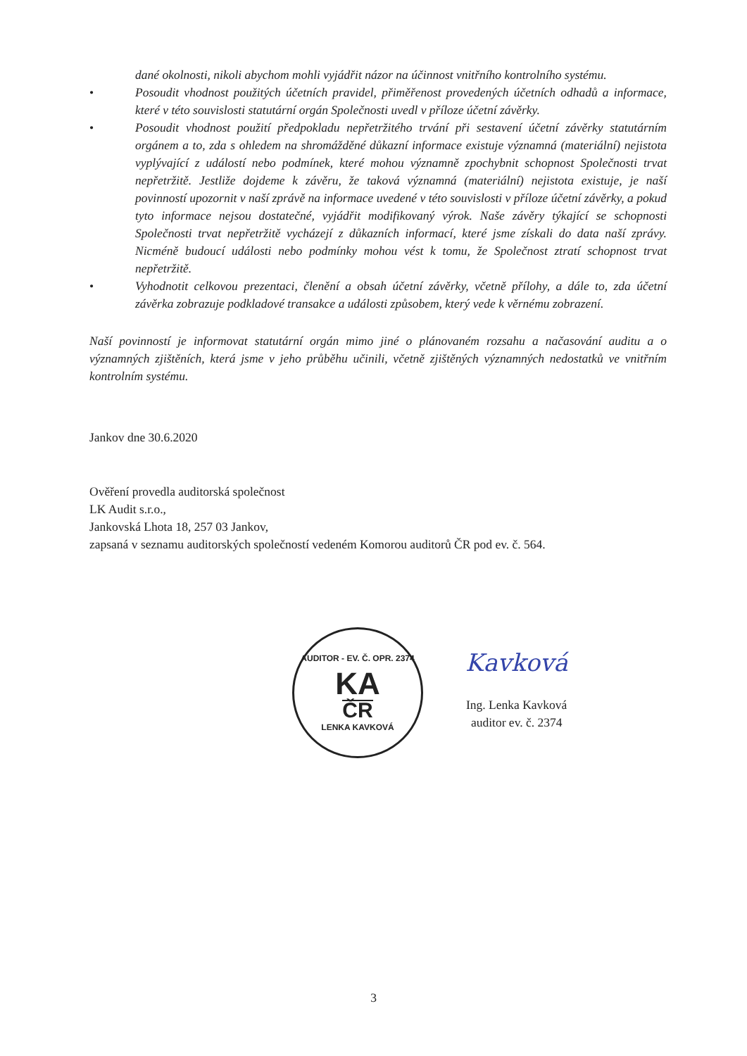dané okolnosti, nikoli abychom mohli vyjádřit názor na účinnost vnitřního kontrolního systému.
• Posoudit vhodnost použitých účetních pravidel, přiměřenost provedených účetních odhadů a informace, které v této souvislosti statutární orgán Společnosti uvedl v příloze účetní závěrky.
• Posoudit vhodnost použití předpokladu nepřetržitého trvání při sestavení účetní závěrky statutárním orgánem a to, zda s ohledem na shromážděné důkazní informace existuje významná (materiální) nejistota vyplývající z událostí nebo podmínek, které mohou významně zpochybnit schopnost Společnosti trvat nepřetržitě. Jestliže dojdeme k závěru, že taková významná (materiální) nejistota existuje, je naší povinností upozornit v naší zprávě na informace uvedené v této souvislosti v příloze účetní závěrky, a pokud tyto informace nejsou dostatečné, vyjádřit modifikovaný výrok. Naše závěry týkající se schopnosti Společnosti trvat nepřetržitě vycházejí z důkazních informací, které jsme získali do data naší zprávy. Nicméně budoucí události nebo podmínky mohou vést k tomu, že Společnost ztratí schopnost trvat nepřetržitě.
• Vyhodnotit celkovou prezentaci, členění a obsah účetní závěrky, včetně přílohy, a dále to, zda účetní závěrka zobrazuje podkladové transakce a události způsobem, který vede k věrnému zobrazení.
Naší povinností je informovat statutární orgán mimo jiné o plánovaném rozsahu a načasování auditu a o významných zjištěních, která jsme v jeho průběhu učinili, včetně zjištěných významných nedostatků ve vnitřním kontrolním systému.
Jankov dne 30.6.2020
Ověření provedla auditorská společnost
LK Audit s.r.o.,
Jankovská Lhota 18, 257 03 Jankov,
zapsaná v seznamu auditorských společností vedeném Komorou auditorů ČR pod ev. č. 564.
AUDITOR - EV. Č. OPR. 2374
KA
ČR
LENKA KAVKOVÁ
Kavková
Ing. Lenka Kavková
auditor ev. č. 2374
3